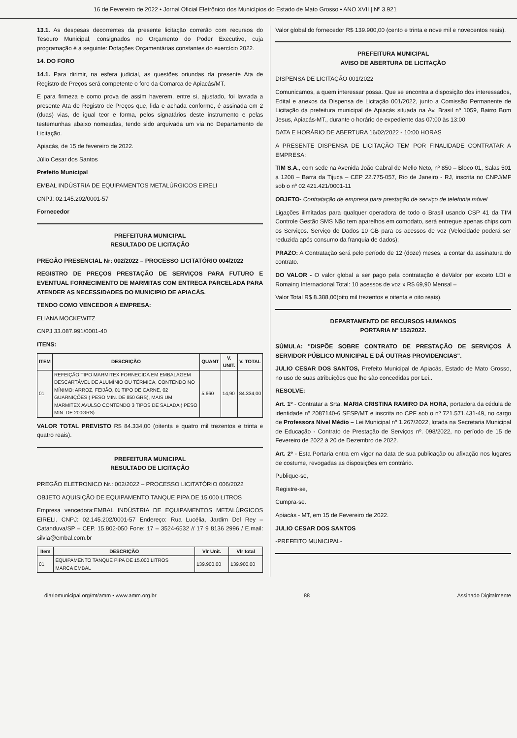16 de Fevereiro de 2022 • Jornal Oficial Eletrônico dos Municípios do Estado de Mato Grosso • ANO XVII | Nº 3.921
13.1. As despesas decorrentes da presente licitação correrão com recursos do Tesouro Municipal, consignados no Orçamento do Poder Executivo, cuja programação é a seguinte: Dotações Orçamentárias constantes do exercício 2022.
14. DO FORO
14.1. Para dirimir, na esfera judicial, as questões oriundas da presente Ata de Registro de Preços será competente o foro da Comarca de Apiacás/MT.
E para firmeza e como prova de assim haverem, entre si, ajustado, foi lavrada a presente Ata de Registro de Preços que, lida e achada conforme, é assinada em 2 (duas) vias, de igual teor e forma, pelos signatários deste instrumento e pelas testemunhas abaixo nomeadas, tendo sido arquivada um via no Departamento de Licitação.
Apiacás, de 15 de fevereiro de 2022.
Júlio Cesar dos Santos
Prefeito Municipal
EMBAL INDÚSTRIA DE EQUIPAMENTOS METALÚRGICOS EIRELI
CNPJ: 02.145.202/0001-57
Fornecedor
PREFEITURA MUNICIPAL
RESULTADO DE LICITAÇÃO
PREGÃO PRESENCIAL Nr: 002/2022 – PROCESSO LICITATÓRIO 004/2022
REGISTRO DE PREÇOS PRESTAÇÃO DE SERVIÇOS PARA FUTURO E EVENTUAL FORNECIMENTO DE MARMITAS COM ENTREGA PARCELADA PARA ATENDER AS NECESSIDADES DO MUNICIPIO DE APIACÁS.
TENDO COMO VENCEDOR A EMPRESA:
ELIANA MOCKEWITZ
CNPJ 33.087.991/0001-40
ITENS:
| ITEM | DESCRIÇÃO | QUANT | V. UNIT. | V. TOTAL |
| --- | --- | --- | --- | --- |
| 01 | REFEIÇÃO TIPO MARMITEX FORNECIDA EM EMBALAGEM DESCARTÁVEL DE ALUMÍNIO OU TÉRMICA, CONTENDO NO MÍNIMO: ARROZ, FEIJÃO, 01 TIPO DE CARNE, 02 GUARNIÇÕES ( PESO MIN. DE 850 GRS), MAIS UM MARMITEX AVULSO CONTENDO 3 TIPOS DE SALADA ( PESO MIN. DE 200GRS). | 5.660 | 14,90 | 84.334,00 |
VALOR TOTAL PREVISTO R$ 84.334,00 (oitenta e quatro mil trezentos e trinta e quatro reais).
PREFEITURA MUNICIPAL
RESULTADO DE LICITAÇÃO
PREGÃO ELETRONICO Nr.: 002/2022 – PROCESSO LICITATÓRIO 006/2022
OBJETO AQUISIÇÃO DE EQUIPAMENTO TANQUE PIPA DE 15.000 LITROS
Empresa vencedora:EMBAL INDÚSTRIA DE EQUIPAMENTOS METALÚRGICOS EIRELI. CNPJ: 02.145.202/0001-57 Endereço: Rua Lucélia, Jardim Del Rey – Catanduva/SP – CEP. 15.802-050 Fone: 17 – 3524-6532 // 17 9 8136 2996 / E.mail: silvia@embal.com.br
| Item | DESCRIÇÃO | Vlr Unit. | Vlr total |
| --- | --- | --- | --- |
| 01 | EQUIPAMENTO TANQUE PIPA DE 15.000 LITROS MARCA EMBAL | 139.900,00 | 139.900,00 |
Valor global do fornecedor R$ 139.900,00 (cento e trinta e nove mil e novecentos reais).
PREFEITURA MUNICIPAL
AVISO DE ABERTURA DE LICITAÇÃO
DISPENSA DE LICITAÇÃO 001/2022
Comunicamos, a quem interessar possa. Que se encontra a disposição dos interessados, Edital e anexos da Dispensa de Licitação 001/2022, junto a Comissão Permanente de Licitação da prefeitura municipal de Apiacás situada na Av. Brasil nº 1059, Bairro Bom Jesus, Apiacás-MT., durante o horário de expediente das 07:00 às 13:00
DATA E HORÁRIO DE ABERTURA 16/02/2022 - 10:00 HORAS
A PRESENTE DISPENSA DE LICITAÇÃO TEM POR FINALIDADE CONTRATAR A EMPRESA:
TIM S.A., com sede na Avenida João Cabral de Mello Neto, nº 850 – Bloco 01, Salas 501 a 1208 – Barra da Tijuca – CEP 22.775-057, Rio de Janeiro - RJ, inscrita no CNPJ/MF sob o nº 02.421.421/0001-11
OBJETO- Contratação de empresa para prestação de serviço de telefonia móvel
Ligações ilimitadas para qualquer operadora de todo o Brasil usando CSP 41 da TIM Controle Gestão SMS Não tem aparelhos em comodato, será entregue apenas chips com os Serviços. Serviço de Dados 10 GB para os acessos de voz (Velocidade poderá ser reduzida após consumo da franquia de dados);
PRAZO: A Contratação será pelo período de 12 (doze) meses, a contar da assinatura do contrato.
DO VALOR - O valor global a ser pago pela contratação é deValor por exceto LDI e Romaing Internacional Total: 10 acessos de voz x R$ 69,90 Mensal –
Valor Total R$ 8.388,00(oito mil trezentos e oitenta e oito reais).
DEPARTAMENTO DE RECURSOS HUMANOS
PORTARIA Nº 152/2022.
SÚMULA: "DISPÕE SOBRE CONTRATO DE PRESTAÇÃO DE SERVIÇOS À SERVIDOR PÚBLICO MUNICIPAL E DÁ OUTRAS PROVIDENCIAS".
JULIO CESAR DOS SANTOS, Prefeito Municipal de Apiacás, Estado de Mato Grosso, no uso de suas atribuições que lhe são concedidas por Lei..
RESOLVE:
Art. 1º - Contratar a Srta. MARIA CRISTINA RAMIRO DA HORA, portadora da cédula de identidade nº 2087140-6 SESP/MT e inscrita no CPF sob o nº 721.571.431-49, no cargo de Professora Nível Médio – Lei Municipal nº 1.267/2022, lotada na Secretaria Municipal de Educação - Contrato de Prestação de Serviços nº. 098/2022, no período de 15 de Fevereiro de 2022 à 20 de Dezembro de 2022.
Art. 2º - Esta Portaria entra em vigor na data de sua publicação ou afixação nos lugares de costume, revogadas as disposições em contrário.
Publique-se,
Registre-se,
Cumpra-se.
Apiacás - MT, em 15 de Fevereiro de 2022.
JULIO CESAR DOS SANTOS
-PREFEITO MUNICIPAL-
diariomunicipal.org/mt/amm • www.amm.org.br 88 Assinado Digitalmente